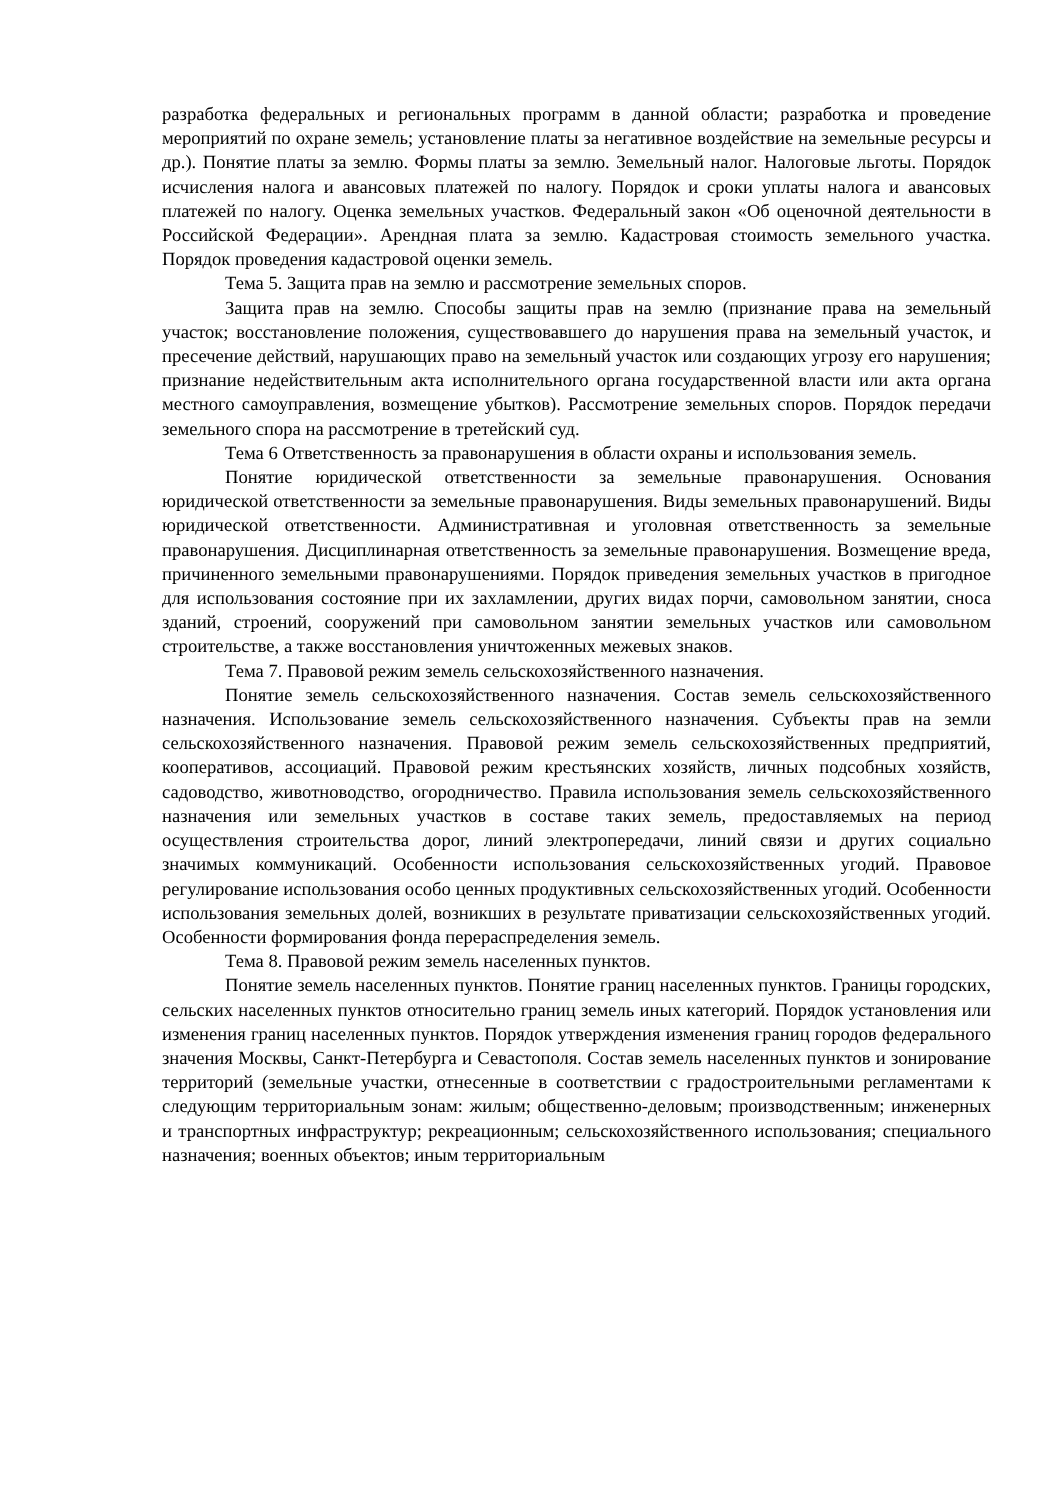разработка федеральных и региональных программ в данной области; разработка и проведение мероприятий по охране земель; установление платы за негативное воздействие на земельные ресурсы и др.). Понятие платы за землю. Формы платы за землю. Земельный налог. Налоговые льготы. Порядок исчисления налога и авансовых платежей по налогу. Порядок и сроки уплаты налога и авансовых платежей по налогу. Оценка земельных участков. Федеральный закон «Об оценочной деятельности в Российской Федерации». Арендная плата за землю. Кадастровая стоимость земельного участка. Порядок проведения кадастровой оценки земель.
Тема 5. Защита прав на землю и рассмотрение земельных споров.
Защита прав на землю. Способы защиты прав на землю (признание права на земельный участок; восстановление положения, существовавшего до нарушения права на земельный участок, и пресечение действий, нарушающих право на земельный участок или создающих угрозу его нарушения; признание недействительным акта исполнительного органа государственной власти или акта органа местного самоуправления, возмещение убытков). Рассмотрение земельных споров. Порядок передачи земельного спора на рассмотрение в третейский суд.
Тема 6 Ответственность за правонарушения в области охраны и использования земель.
Понятие юридической ответственности за земельные правонарушения. Основания юридической ответственности за земельные правонарушения. Виды земельных правонарушений. Виды юридической ответственности. Административная и уголовная ответственность за земельные правонарушения. Дисциплинарная ответственность за земельные правонарушения. Возмещение вреда, причиненного земельными правонарушениями. Порядок приведения земельных участков в пригодное для использования состояние при их захламлении, других видах порчи, самовольном занятии, сноса зданий, строений, сооружений при самовольном занятии земельных участков или самовольном строительстве, а также восстановления уничтоженных межевых знаков.
Тема 7. Правовой режим земель сельскохозяйственного назначения.
Понятие земель сельскохозяйственного назначения. Состав земель сельскохозяйственного назначения. Использование земель сельскохозяйственного назначения. Субъекты прав на земли сельскохозяйственного назначения. Правовой режим земель сельскохозяйственных предприятий, кооперативов, ассоциаций. Правовой режим крестьянских хозяйств, личных подсобных хозяйств, садоводство, животноводство, огородничество. Правила использования земель сельскохозяйственного назначения или земельных участков в составе таких земель, предоставляемых на период осуществления строительства дорог, линий электропередачи, линий связи и других социально значимых коммуникаций. Особенности использования сельскохозяйственных угодий. Правовое регулирование использования особо ценных продуктивных сельскохозяйственных угодий. Особенности использования земельных долей, возникших в результате приватизации сельскохозяйственных угодий. Особенности формирования фонда перераспределения земель.
Тема 8. Правовой режим земель населенных пунктов.
Понятие земель населенных пунктов. Понятие границ населенных пунктов. Границы городских, сельских населенных пунктов относительно границ земель иных категорий. Порядок установления или изменения границ населенных пунктов. Порядок утверждения изменения границ городов федерального значения Москвы, Санкт-Петербурга и Севастополя. Состав земель населенных пунктов и зонирование территорий (земельные участки, отнесенные в соответствии с градостроительными регламентами к следующим территориальным зонам: жилым; общественно-деловым; производственным; инженерных и транспортных инфраструктур; рекреационным; сельскохозяйственного использования; специального назначения; военных объектов; иным территориальным